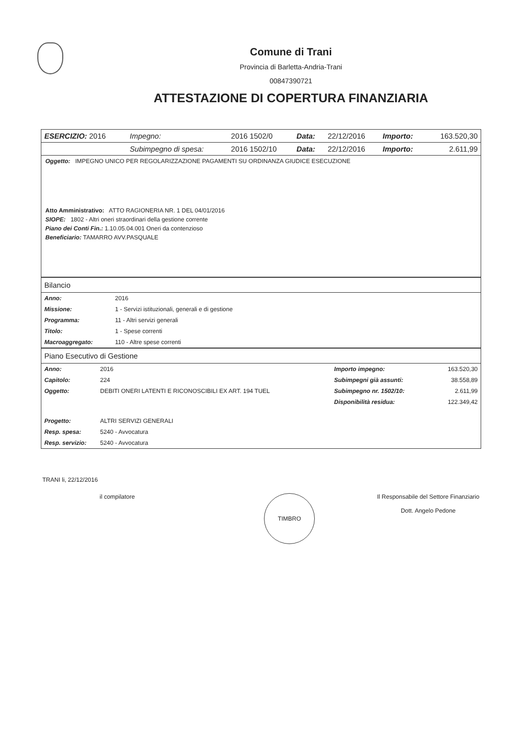Comune di Trani
Provincia di Barletta-Andria-Trani
00847390721
ATTESTAZIONE DI COPERTURA FINANZIARIA
| ESERCIZIO: 2016 | Impegno: | 2016 1502/0 | Data: | 22/12/2016 | Importo: | 163.520,30 |
| | Subimpegno di spesa: | 2016 1502/10 | Data: | 22/12/2016 | Importo: | 2.611,99 |
Oggetto: IMPEGNO UNICO PER REGOLARIZZAZIONE PAGAMENTI SU ORDINANZA GIUDICE ESECUZIONE
Atto Amministrativo: ATTO RAGIONERIA NR. 1 DEL 04/01/2016
SIOPE: 1802 - Altri oneri straordinari della gestione corrente
Piano dei Conti Fin.: 1.10.05.04.001 Oneri da contenzioso
Beneficiario: TAMARRO AVV.PASQUALE
Bilancio
| Anno: | 2016 |
| Missione: | 1 - Servizi istituzionali, generali e di gestione |
| Programma: | 11 - Altri servizi generali |
| Titolo: | 1 - Spese correnti |
| Macroaggregato: | 110 - Altre spese correnti |
Piano Esecutivo di Gestione
| Anno: | 2016 | Importo impegno: | 163.520,30 |
| Capitolo: | 224 | Subimpegni già assunti: | 38.558,89 |
| Oggetto: | DEBITI ONERI LATENTI E RICONOSCIBILI EX ART. 194 TUEL | Subimpegno nr. 1502/10: | 2.611,99 |
| | | Disponibilità residua: | 122.349,42 |
| Progetto: | ALTRI SERVIZI GENERALI | | |
| Resp. spesa: | 5240 - Avvocatura | | |
| Resp. servizio: | 5240 - Avvocatura | | |
TRANI li, 22/12/2016
il compilatore
TIMBRO
Il Responsabile del Settore Finanziario
Dott. Angelo Pedone